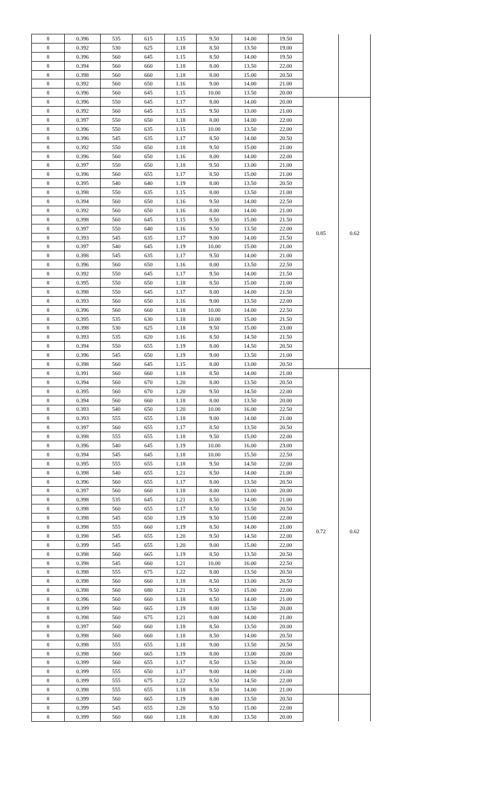| 8 | 0.396 | 535 | 615 | 1.15 | 9.50 | 14.00 | 19.50 | | |
| 8 | 0.392 | 530 | 625 | 1.18 | 8.50 | 13.50 | 19.00 | | |
| 8 | 0.396 | 560 | 645 | 1.15 | 8.50 | 14.00 | 19.50 | | |
| 8 | 0.394 | 560 | 660 | 1.18 | 8.00 | 13.50 | 22.00 | | |
| 8 | 0.398 | 560 | 660 | 1.18 | 8.00 | 15.00 | 20.50 | | |
| 8 | 0.392 | 560 | 650 | 1.16 | 9.00 | 14.00 | 21.00 | | |
| 8 | 0.396 | 560 | 645 | 1.15 | 10.00 | 13.50 | 20.00 | | |
| 8 | 0.396 | 550 | 645 | 1.17 | 8.00 | 14.00 | 20.00 | 0.85 | 0.62 |
| 8 | 0.392 | 560 | 645 | 1.15 | 9.50 | 13.00 | 21.00 | | |
| 8 | 0.397 | 550 | 650 | 1.18 | 8.00 | 14.00 | 22.00 | | |
| 8 | 0.396 | 550 | 635 | 1.15 | 10.00 | 13.50 | 22.00 | | |
| 8 | 0.396 | 545 | 635 | 1.17 | 8.50 | 14.00 | 20.50 | | |
| 8 | 0.392 | 550 | 650 | 1.18 | 9.50 | 15.00 | 21.00 | | |
| 8 | 0.396 | 560 | 650 | 1.16 | 8.00 | 14.00 | 22.00 | | |
| 8 | 0.397 | 550 | 650 | 1.18 | 9.50 | 13.00 | 21.00 | | |
| 8 | 0.396 | 560 | 655 | 1.17 | 8.50 | 15.00 | 21.00 | | |
| 8 | 0.395 | 540 | 640 | 1.19 | 8.00 | 13.50 | 20.50 | | |
| 8 | 0.398 | 550 | 635 | 1.15 | 8.00 | 13.50 | 21.00 | | |
| 8 | 0.394 | 560 | 650 | 1.16 | 9.50 | 14.00 | 22.50 | | |
| 8 | 0.392 | 560 | 650 | 1.16 | 8.00 | 14.00 | 21.00 | | |
| 8 | 0.398 | 560 | 645 | 1.15 | 9.50 | 15.00 | 21.50 | | |
| 8 | 0.397 | 550 | 640 | 1.16 | 9.50 | 13.50 | 22.00 | | |
| 8 | 0.393 | 545 | 635 | 1.17 | 9.00 | 14.00 | 21.50 | | |
| 8 | 0.397 | 540 | 645 | 1.19 | 10.00 | 15.00 | 21.00 | | |
| 8 | 0.398 | 545 | 635 | 1.17 | 9.50 | 14.00 | 21.00 | | |
| 8 | 0.396 | 560 | 650 | 1.16 | 8.00 | 13.50 | 22.50 | | |
| 8 | 0.392 | 550 | 645 | 1.17 | 9.50 | 14.00 | 21.50 | | |
| 8 | 0.395 | 550 | 650 | 1.18 | 8.50 | 15.00 | 21.00 | | |
| 8 | 0.398 | 550 | 645 | 1.17 | 8.00 | 14.00 | 21.50 | | |
| 8 | 0.393 | 560 | 650 | 1.16 | 9.00 | 13.50 | 22.00 | | |
| 8 | 0.396 | 560 | 660 | 1.18 | 10.00 | 14.00 | 22.50 | | |
| 8 | 0.395 | 535 | 630 | 1.18 | 10.00 | 15.00 | 21.50 | | |
| 8 | 0.398 | 530 | 625 | 1.18 | 9.50 | 15.00 | 23.00 | | |
| 8 | 0.393 | 535 | 620 | 1.16 | 8.50 | 14.50 | 21.50 | | |
| 8 | 0.394 | 550 | 655 | 1.19 | 8.00 | 14.50 | 20.50 | | |
| 8 | 0.396 | 545 | 650 | 1.19 | 9.00 | 13.50 | 21.00 | | |
| 8 | 0.398 | 560 | 645 | 1.15 | 8.00 | 13.00 | 20.50 | | |
| 8 | 0.391 | 560 | 660 | 1.18 | 8.50 | 14.00 | 21.00 | 0.72 | 0.62 |
| 8 | 0.394 | 560 | 670 | 1.20 | 8.00 | 13.50 | 20.50 | | |
| 8 | 0.395 | 560 | 670 | 1.20 | 9.50 | 14.50 | 22.00 | | |
| 8 | 0.394 | 560 | 660 | 1.18 | 8.00 | 13.50 | 20.00 | | |
| 8 | 0.393 | 540 | 650 | 1.20 | 10.00 | 16.00 | 22.50 | | |
| 8 | 0.393 | 555 | 655 | 1.18 | 9.00 | 14.00 | 21.00 | | |
| 8 | 0.397 | 560 | 655 | 1.17 | 8.50 | 13.50 | 20.50 | | |
| 8 | 0.398 | 555 | 655 | 1.18 | 9.50 | 15.00 | 22.00 | | |
| 8 | 0.396 | 540 | 645 | 1.19 | 10.00 | 16.00 | 23.00 | | |
| 8 | 0.394 | 545 | 645 | 1.18 | 10.00 | 15.50 | 22.50 | | |
| 8 | 0.395 | 555 | 655 | 1.18 | 9.50 | 14.50 | 22.00 | | |
| 8 | 0.398 | 540 | 655 | 1.21 | 8.50 | 14.00 | 21.00 | | |
| 8 | 0.396 | 560 | 655 | 1.17 | 8.00 | 13.50 | 20.50 | | |
| 8 | 0.397 | 560 | 660 | 1.18 | 8.00 | 13.00 | 20.00 | | |
| 8 | 0.398 | 535 | 645 | 1.21 | 8.50 | 14.00 | 21.00 | | |
| 8 | 0.398 | 560 | 655 | 1.17 | 8.50 | 13.50 | 20.50 | | |
| 8 | 0.398 | 545 | 650 | 1.19 | 9.50 | 15.00 | 22.00 | | |
| 8 | 0.398 | 555 | 660 | 1.19 | 8.50 | 14.00 | 21.00 | | |
| 8 | 0.398 | 545 | 655 | 1.20 | 9.50 | 14.50 | 22.00 | | |
| 8 | 0.399 | 545 | 655 | 1.20 | 9.00 | 15.00 | 22.00 | | |
| 8 | 0.398 | 560 | 665 | 1.19 | 8.50 | 13.50 | 20.50 | | |
| 8 | 0.398 | 545 | 660 | 1.21 | 10.00 | 16.00 | 22.50 | | |
| 8 | 0.398 | 555 | 675 | 1.22 | 8.00 | 13.50 | 20.50 | | |
| 8 | 0.398 | 560 | 660 | 1.18 | 8.50 | 13.00 | 20.50 | | |
| 8 | 0.398 | 560 | 680 | 1.21 | 9.50 | 15.00 | 22.00 | | |
| 8 | 0.396 | 560 | 660 | 1.18 | 8.50 | 14.00 | 21.00 | | |
| 8 | 0.399 | 560 | 665 | 1.19 | 8.00 | 13.50 | 20.00 | | |
| 8 | 0.398 | 560 | 675 | 1.21 | 9.00 | 14.00 | 21.00 | | |
| 8 | 0.397 | 560 | 660 | 1.18 | 8.50 | 13.50 | 20.00 | | |
| 8 | 0.398 | 560 | 660 | 1.18 | 8.50 | 14.00 | 20.50 | | |
| 8 | 0.398 | 555 | 655 | 1.18 | 9.00 | 13.50 | 20.50 | | |
| 8 | 0.398 | 560 | 665 | 1.19 | 8.00 | 13.00 | 20.00 | | |
| 8 | 0.399 | 560 | 655 | 1.17 | 8.50 | 13.50 | 20.00 | | |
| 8 | 0.399 | 555 | 650 | 1.17 | 9.00 | 14.00 | 21.00 | | |
| 8 | 0.399 | 555 | 675 | 1.22 | 9.50 | 14.50 | 22.00 | | |
| 8 | 0.398 | 555 | 655 | 1.18 | 8.50 | 14.00 | 21.00 | | |
| 8 | 0.399 | 560 | 665 | 1.19 | 8.00 | 13.50 | 20.50 | | |
| 8 | 0.399 | 545 | 655 | 1.20 | 9.50 | 15.00 | 22.00 | | |
| 8 | 0.399 | 560 | 660 | 1.18 | 8.00 | 13.50 | 20.00 | | |